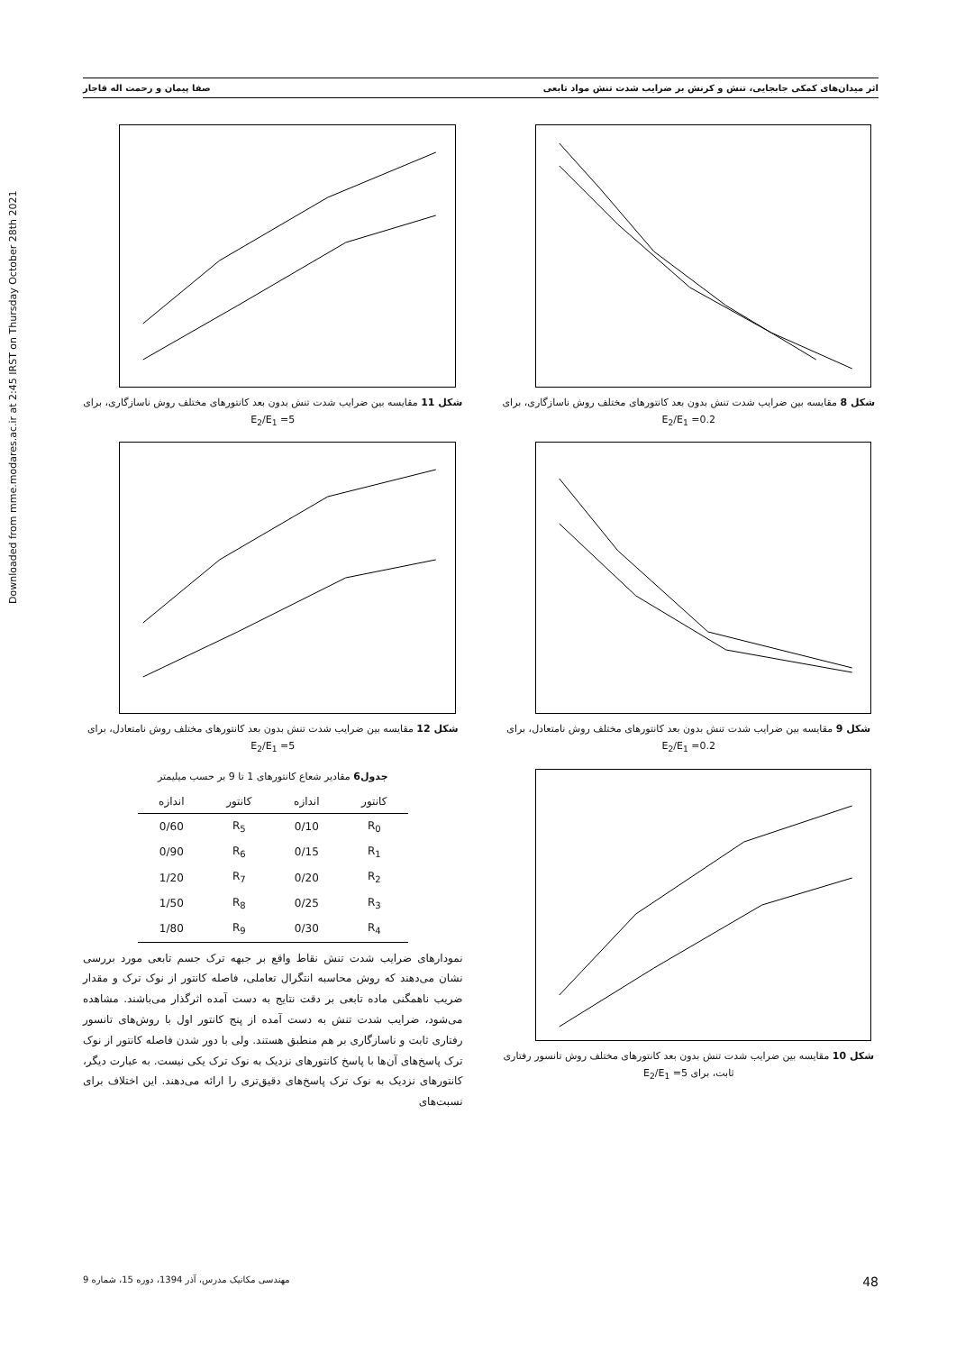Downloaded from mme.modares.ac.ir at 2:45 IRST on Thursday October 28th 2021
اثر میدان‌های کمکی جابجایی، تنش و کرنش بر ضرایب شدت تنش مواد تابعی صفا پیمان و رحمت اله قاجار
شکل 8 مقایسه بین ضرایب شدت تنش بدون بعد کانتورهای مختلف روش ناسازگاری، برای E<sub>2</sub>/E<sub>1</sub> =0.2
شکل 9 مقایسه بین ضرایب شدت تنش بدون بعد کانتورهای مختلف روش نامتعادل، برای E<sub>2</sub>/E<sub>1</sub> =0.2
شکل 10 مقایسه بین ضرایب شدت تنش بدون بعد کانتورهای مختلف روش تانسور رفتاری ثابت، برای E<sub>2</sub>/E<sub>1</sub> =5
شکل 11 مقایسه بین ضرایب شدت تنش بدون بعد کانتورهای مختلف روش ناسازگاری، برای E<sub>2</sub>/E<sub>1</sub> =5
شکل 12 مقایسه بین ضرایب شدت تنش بدون بعد کانتورهای مختلف روش نامتعادل، برای E<sub>2</sub>/E<sub>1</sub> =5
جدول6 مقادیر شعاع کانتورهای 1 تا 9 بر حسب میلیمتر
| کانتور | اندازه | کانتور | اندازه |
| --- | --- | --- | --- |
| R<sub>0</sub> | 0/10 | R<sub>5</sub> | 0/60 |
| R<sub>1</sub> | 0/15 | R<sub>6</sub> | 0/90 |
| R<sub>2</sub> | 0/20 | R<sub>7</sub> | 1/20 |
| R<sub>3</sub> | 0/25 | R<sub>8</sub> | 1/50 |
| R<sub>4</sub> | 0/30 | R<sub>9</sub> | 1/80 |
نمودارهای ضرایب شدت تنش نقاط واقع بر جبهه ترک جسم تابعی مورد بررسی نشان می‌دهند که روش محاسبه انتگرال تعاملی، فاصله کانتور از نوک ترک و مقدار ضریب ناهمگنی ماده تابعی بر دقت نتایج به دست آمده اثرگذار می‌باشند. مشاهده می‌شود، ضرایب شدت تنش به دست آمده از پنج کانتور اول با روش‌های تانسور رفتاری ثابت و ناسازگاری بر هم منطبق هستند. ولی با دور شدن فاصله کانتور از نوک ترک پاسخ‌های آن‌ها با پاسخ کانتورهای نزدیک به نوک ترک یکی نیست. به عبارت دیگر، کانتورهای نزدیک به نوک ترک پاسخ‌های دقیق‌تری را ارائه می‌دهند. این اختلاف برای نسبت‌های
48 مهندسی مکانیک مدرس، آذر 1394، دوره 15، شماره 9